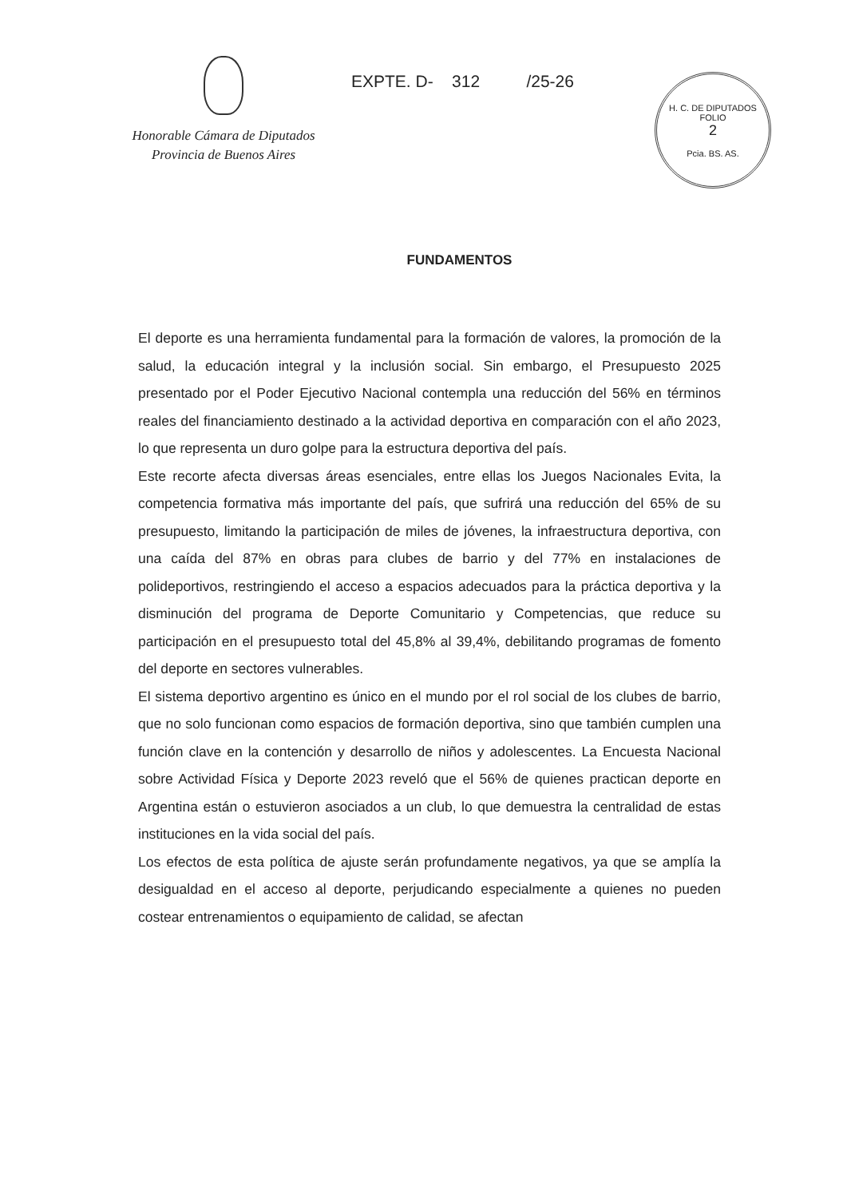Honorable Cámara de Diputados
Provincia de Buenos Aires
EXPTE. D- 312 /25-26
H. C. DE DIPUTADOS
FOLIO
2
Pcia. BS. AS.
FUNDAMENTOS
El deporte es una herramienta fundamental para la formación de valores, la promoción de la salud, la educación integral y la inclusión social. Sin embargo, el Presupuesto 2025 presentado por el Poder Ejecutivo Nacional contempla una reducción del 56% en términos reales del financiamiento destinado a la actividad deportiva en comparación con el año 2023, lo que representa un duro golpe para la estructura deportiva del país.
Este recorte afecta diversas áreas esenciales, entre ellas los Juegos Nacionales Evita, la competencia formativa más importante del país, que sufrirá una reducción del 65% de su presupuesto, limitando la participación de miles de jóvenes, la infraestructura deportiva, con una caída del 87% en obras para clubes de barrio y del 77% en instalaciones de polideportivos, restringiendo el acceso a espacios adecuados para la práctica deportiva y la disminución del programa de Deporte Comunitario y Competencias, que reduce su participación en el presupuesto total del 45,8% al 39,4%, debilitando programas de fomento del deporte en sectores vulnerables.
El sistema deportivo argentino es único en el mundo por el rol social de los clubes de barrio, que no solo funcionan como espacios de formación deportiva, sino que también cumplen una función clave en la contención y desarrollo de niños y adolescentes. La Encuesta Nacional sobre Actividad Física y Deporte 2023 reveló que el 56% de quienes practican deporte en Argentina están o estuvieron asociados a un club, lo que demuestra la centralidad de estas instituciones en la vida social del país.
Los efectos de esta política de ajuste serán profundamente negativos, ya que se amplía la desigualdad en el acceso al deporte, perjudicando especialmente a quienes no pueden costear entrenamientos o equipamiento de calidad, se afectan